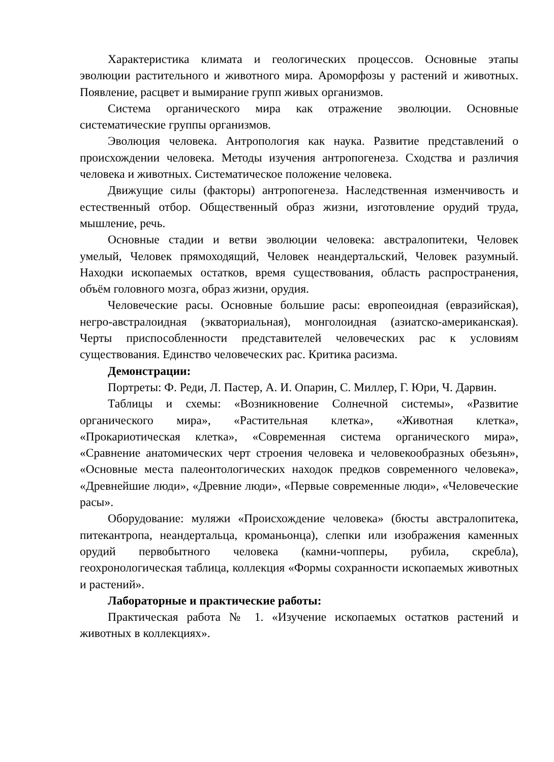Характеристика климата и геологических процессов. Основные этапы эволюции растительного и животного мира. Ароморфозы у растений и животных. Появление, расцвет и вымирание групп живых организмов.
Система органического мира как отражение эволюции. Основные систематические группы организмов.
Эволюция человека. Антропология как наука. Развитие представлений о происхождении человека. Методы изучения антропогенеза. Сходства и различия человека и животных. Систематическое положение человека.
Движущие силы (факторы) антропогенеза. Наследственная изменчивость и естественный отбор. Общественный образ жизни, изготовление орудий труда, мышление, речь.
Основные стадии и ветви эволюции человека: австралопитеки, Человек умелый, Человек прямоходящий, Человек неандертальский, Человек разумный. Находки ископаемых остатков, время существования, область распространения, объём головного мозга, образ жизни, орудия.
Человеческие расы. Основные большие расы: европеоидная (евразийская), негро-австралоидная (экваториальная), монголоидная (азиатско-американская). Черты приспособленности представителей человеческих рас к условиям существования. Единство человеческих рас. Критика расизма.
Демонстрации:
Портреты: Ф. Реди, Л. Пастер, А. И. Опарин, С. Миллер, Г. Юри, Ч. Дарвин.
Таблицы и схемы: «Возникновение Солнечной системы», «Развитие органического мира», «Растительная клетка», «Животная клетка», «Прокариотическая клетка», «Современная система органического мира», «Сравнение анатомических черт строения человека и человекообразных обезьян», «Основные места палеонтологических находок предков современного человека», «Древнейшие люди», «Древние люди», «Первые современные люди», «Человеческие расы».
Оборудование: муляжи «Происхождение человека» (бюсты австралопитека, питекантропа, неандертальца, кроманьонца), слепки или изображения каменных орудий первобытного человека (камни-чопперы, рубила, скребла), геохронологическая таблица, коллекция «Формы сохранности ископаемых животных и растений».
Лабораторные и практические работы:
Практическая работа № 1. «Изучение ископаемых остатков растений и животных в коллекциях».